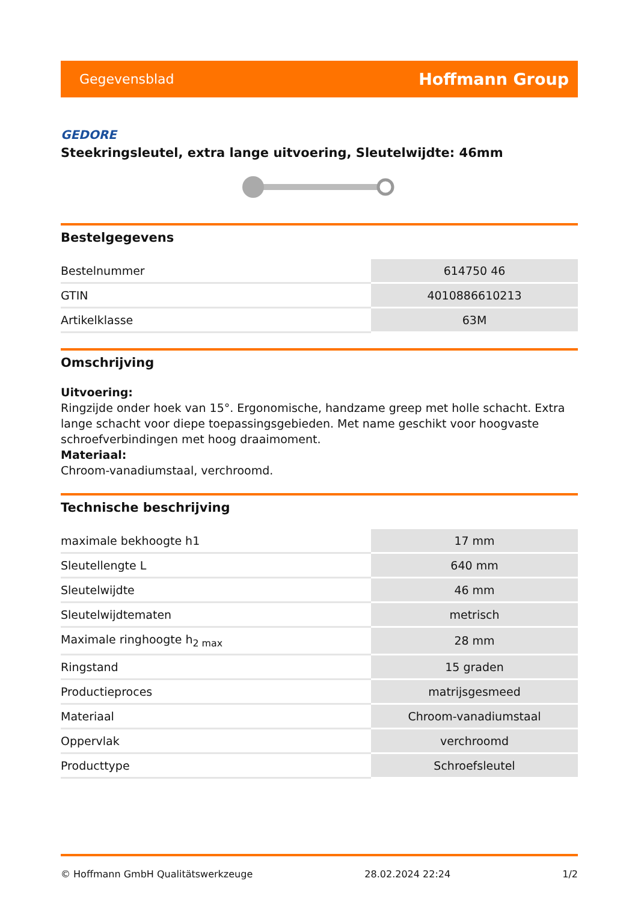Gegevensblad Hoffmann Group
GEDORE
Steekringsleutel, extra lange uitvoering, Sleutelwijdte: 46mm
Bestelgegevens
| Bestelnummer | 614750 46 |
| GTIN | 4010886610213 |
| Artikelklasse | 63M |
Omschrijving
Uitvoering:
Ringzijde onder hoek van 15°. Ergonomische, handzame greep met holle schacht. Extra lange schacht voor diepe toepassingsgebieden. Met name geschikt voor hoogvaste schroefverbindingen met hoog draaimoment.
Materiaal:
Chroom-vanadiumstaal, verchroomd.
Technische beschrijving
| maximale bekhoogte h1 | 17 mm |
| Sleutellengte L | 640 mm |
| Sleutelwijdte | 46 mm |
| Sleutelwijdtematen | metrisch |
| Maximale ringhoogte h<sub>2 max</sub> | 28 mm |
| Ringstand | 15 graden |
| Productieproces | matrijsgesmeed |
| Materiaal | Chroom-vanadiumstaal |
| Oppervlak | verchroomd |
| Producttype | Schroefsleutel |
© Hoffmann GmbH Qualitätswerkzeuge 28.02.2024 22:24 1/2